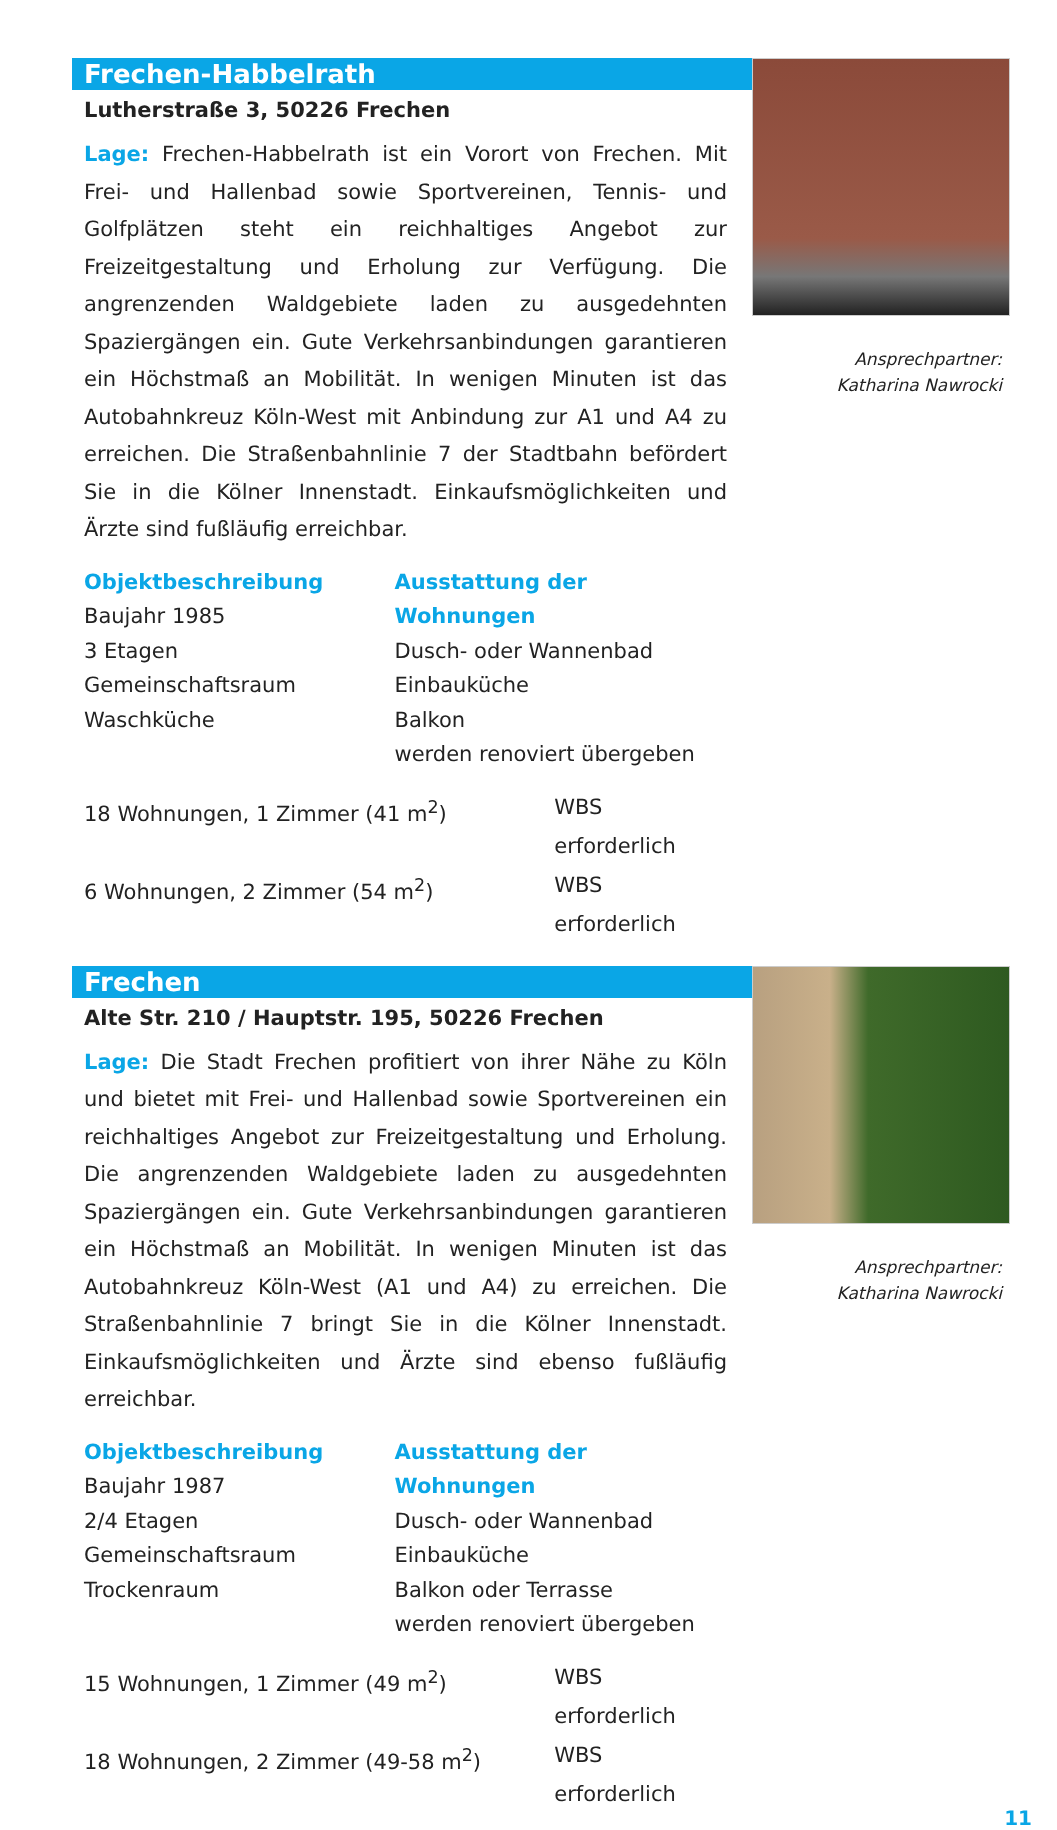Frechen-Habbelrath
Lutherstraße 3, 50226 Frechen
Lage: Frechen-Habbelrath ist ein Vorort von Frechen. Mit Frei- und Hallenbad sowie Sportvereinen, Tennis- und Golfplätzen steht ein reichhaltiges Angebot zur Freizeitgestaltung und Erholung zur Verfügung. Die angrenzenden Waldgebiete laden zu ausgedehnten Spaziergängen ein. Gute Verkehrsanbindungen garantieren ein Höchstmaß an Mobilität. In wenigen Minuten ist das Autobahnkreuz Köln-West mit Anbindung zur A1 und A4 zu erreichen. Die Straßenbahnlinie 7 der Stadtbahn befördert Sie in die Kölner Innenstadt. Einkaufsmöglichkeiten und Ärzte sind fußläufig erreichbar.
Objektbeschreibung
Baujahr 1985
3 Etagen
Gemeinschaftsraum
Waschküche
Ausstattung der Wohnungen
Dusch- oder Wannenbad
Einbauküche
Balkon
werden renoviert übergeben
18 Wohnungen, 1 Zimmer (41 m<sup>2</sup>) WBS erforderlich
6 Wohnungen, 2 Zimmer (54 m<sup>2</sup>) WBS erforderlich
Ansprechpartner:
Katharina Nawrocki
Frechen
Alte Str. 210 / Hauptstr. 195, 50226 Frechen
Lage: Die Stadt Frechen profitiert von ihrer Nähe zu Köln und bietet mit Frei- und Hallenbad sowie Sportvereinen ein reichhaltiges Angebot zur Freizeitgestaltung und Erholung. Die angrenzenden Waldgebiete laden zu ausgedehnten Spaziergängen ein. Gute Verkehrsanbindungen garantieren ein Höchstmaß an Mobilität. In wenigen Minuten ist das Autobahnkreuz Köln-West (A1 und A4) zu erreichen. Die Straßenbahnlinie 7 bringt Sie in die Kölner Innenstadt. Einkaufsmöglichkeiten und Ärzte sind ebenso fußläufig erreichbar.
Objektbeschreibung
Baujahr 1987
2/4 Etagen
Gemeinschaftsraum
Trockenraum
Ausstattung der Wohnungen
Dusch- oder Wannenbad
Einbauküche
Balkon oder Terrasse
werden renoviert übergeben
15 Wohnungen, 1 Zimmer (49 m<sup>2</sup>) WBS erforderlich
18 Wohnungen, 2 Zimmer (49-58 m<sup>2</sup>) WBS erforderlich
Ansprechpartner:
Katharina Nawrocki
11